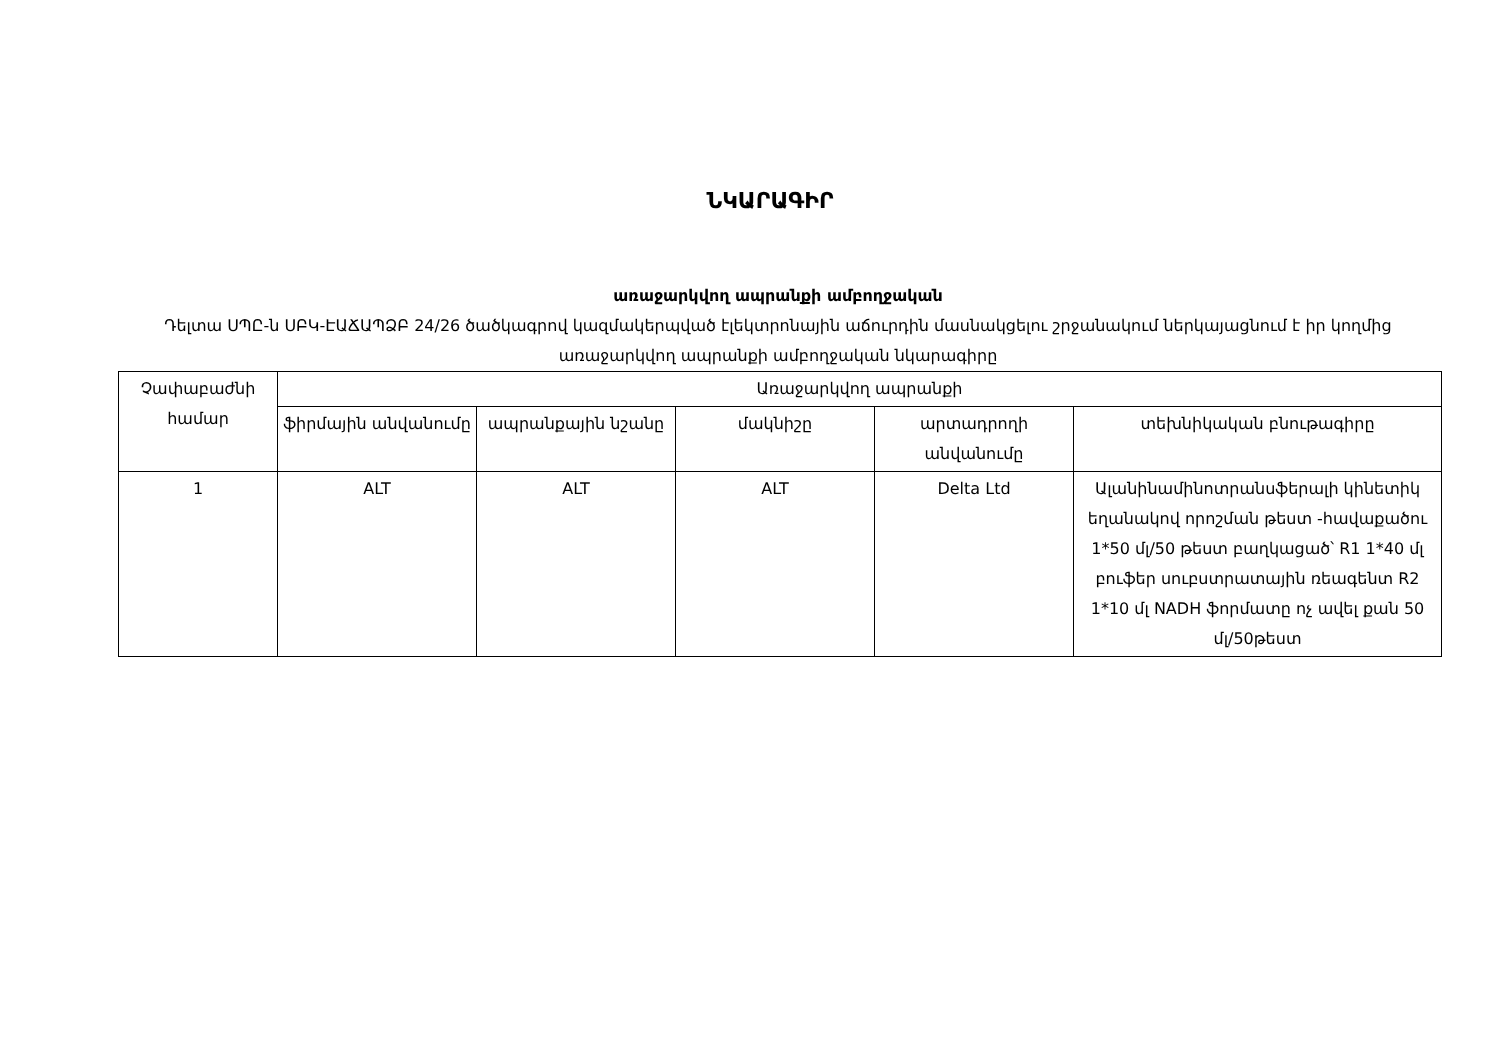ՆԿԱՐԱԳԻՐ
առաջարկվող ապրանքի ամբողջական
Դելտա ՍՊԸ-ն ՍԲԿ-ԷԱՃԱՊՁԲ 24/26 ծածկագրով կազմակերպված էլեկտրոնային աճուրդին մասնակցելու շրջանակում ներկայացնում է իր կողմից առաջարկվող ապրանքի ամբողջական նկարագիրը
| Չափաբաժնի համար | Առաջարկվող ապրանքի | | | | |
| --- | --- | --- | --- | --- | --- |
| | ֆիրմային անվանումը | ապրանքային նշանը | մակնիշը | արտադրողի անվանումը | տեխնիկական բնութագիրը |
| 1 | ALT | ALT | ALT | Delta Ltd | Ալանինամինոտրանսֆերալի կինետիկ եղանակով որոշման թեստ -հավաքածու 1*50 մլ/50 թեստ բաղկացած՝ R1 1*40 մլ բուֆեր սուբստրատային ռեագենտ R2 1*10 մլ NADH ֆորմատը ոչ ավել քան 50 մլ/50թեստ |